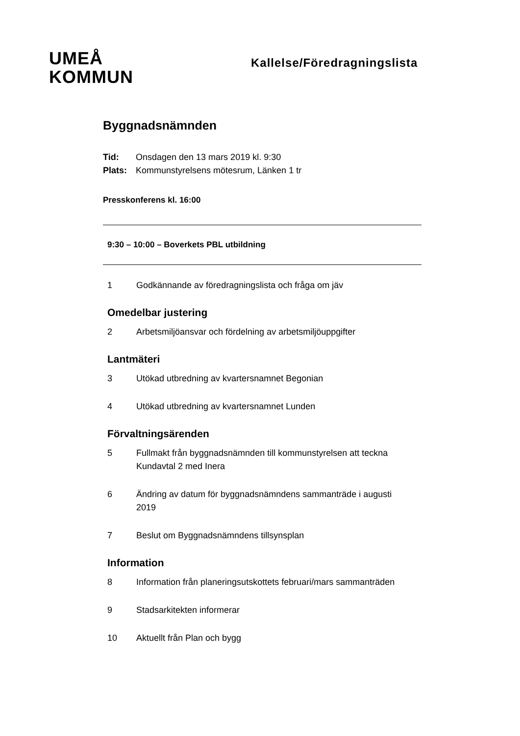UMEÅ
KOMMUN
Kallelse/Föredragningslista
Byggnadsnämnden
Tid: Onsdagen den 13 mars 2019 kl. 9:30
Plats: Kommunstyrelsens mötesrum, Länken 1 tr
Presskonferens kl. 16:00
9:30 – 10:00 – Boverkets PBL utbildning
1 Godkännande av föredragningslista och fråga om jäv
Omedelbar justering
2 Arbetsmiljöansvar och fördelning av arbetsmiljöuppgifter
Lantmäteri
3 Utökad utbredning av kvartersnamnet Begonian
4 Utökad utbredning av kvartersnamnet Lunden
Förvaltningsärenden
5 Fullmakt från byggnadsnämnden till kommunstyrelsen att teckna Kundavtal 2 med Inera
6 Ändring av datum för byggnadsnämndens sammanträde i augusti 2019
7 Beslut om Byggnadsnämndens tillsynsplan
Information
8 Information från planeringsutskottets februari/mars sammanträden
9 Stadsarkitekten informerar
10 Aktuellt från Plan och bygg